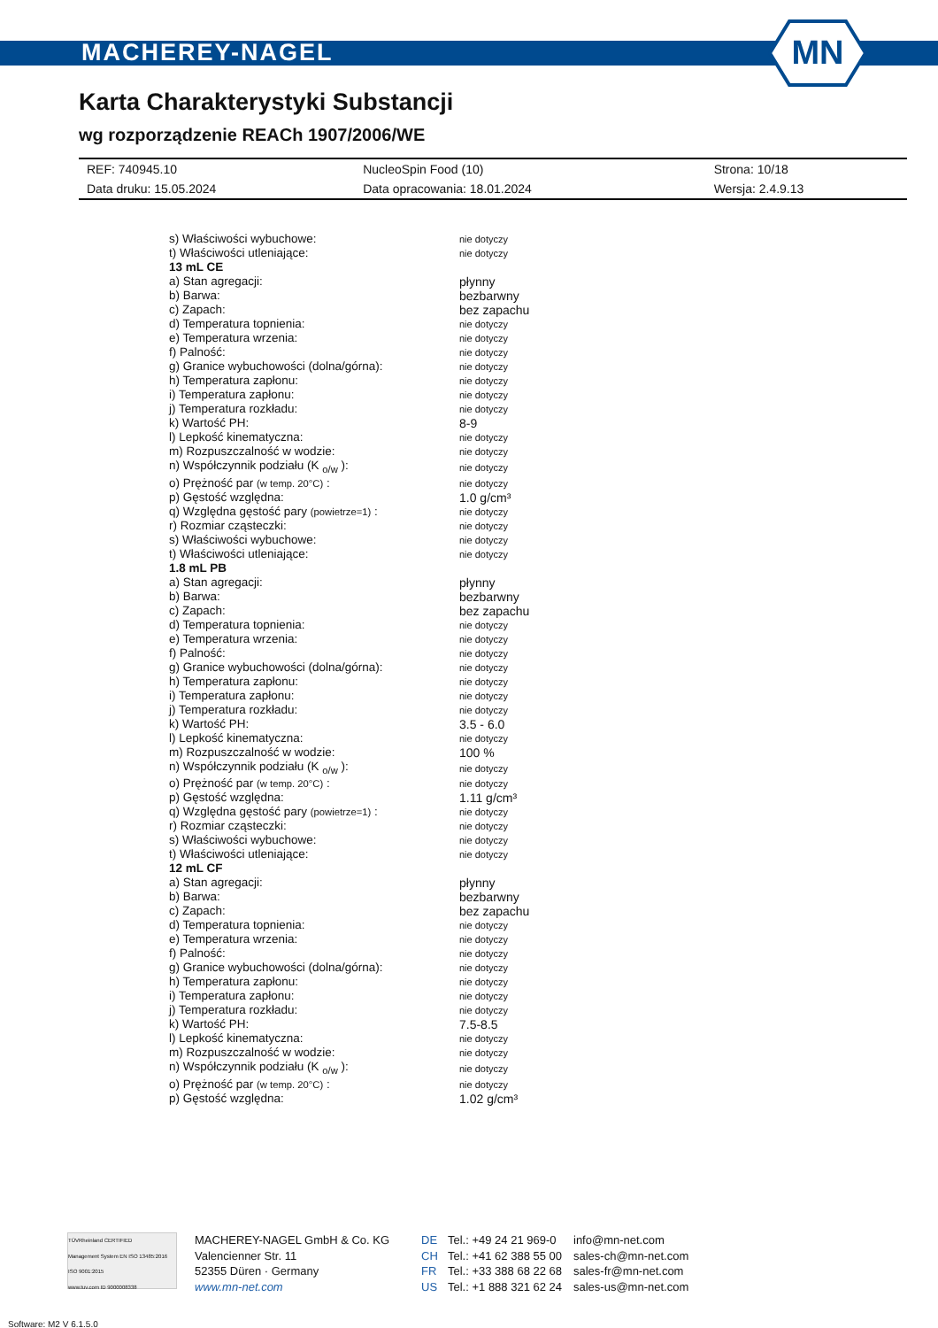MACHEREY-NAGEL
MN
Karta Charakterystyki Substancji
wg rozporządzenie REACh 1907/2006/WE
| REF: 740945.10 | NucleoSpin Food (10) | Strona: 10/18 |
| Data druku: 15.05.2024 | Data opracowania: 18.01.2024 | Wersja: 2.4.9.13 |
| s) Właściwości wybuchowe: | nie dotyczy |
| t) Właściwości utleniające: | nie dotyczy |
| 13 mL CE | |
| a) Stan agregacji: | płynny |
| b) Barwa: | bezbarwny |
| c) Zapach: | bez zapachu |
| d) Temperatura topnienia: | nie dotyczy |
| e) Temperatura wrzenia: | nie dotyczy |
| f) Palność: | nie dotyczy |
| g) Granice wybuchowości (dolna/górna): | nie dotyczy |
| h) Temperatura zapłonu: | nie dotyczy |
| i) Temperatura zapłonu: | nie dotyczy |
| j) Temperatura rozkładu: | nie dotyczy |
| k) Wartość PH: | 8-9 |
| l) Lepkość kinematyczna: | nie dotyczy |
| m) Rozpuszczalność w wodzie: | nie dotyczy |
| n) Współczynnik podziału (K <sub>o/w</sub> ): | nie dotyczy |
| o) Prężność par (w temp. 20°C) : | nie dotyczy |
| p) Gęstość względna: | 1.0 g/cm³ |
| q) Względna gęstość pary (powietrze=1) : | nie dotyczy |
| r) Rozmiar cząsteczki: | nie dotyczy |
| s) Właściwości wybuchowe: | nie dotyczy |
| t) Właściwości utleniające: | nie dotyczy |
| 1.8 mL PB | |
| a) Stan agregacji: | płynny |
| b) Barwa: | bezbarwny |
| c) Zapach: | bez zapachu |
| d) Temperatura topnienia: | nie dotyczy |
| e) Temperatura wrzenia: | nie dotyczy |
| f) Palność: | nie dotyczy |
| g) Granice wybuchowości (dolna/górna): | nie dotyczy |
| h) Temperatura zapłonu: | nie dotyczy |
| i) Temperatura zapłonu: | nie dotyczy |
| j) Temperatura rozkładu: | nie dotyczy |
| k) Wartość PH: | 3.5 - 6.0 |
| l) Lepkość kinematyczna: | nie dotyczy |
| m) Rozpuszczalność w wodzie: | 100 % |
| n) Współczynnik podziału (K <sub>o/w</sub> ): | nie dotyczy |
| o) Prężność par (w temp. 20°C) : | nie dotyczy |
| p) Gęstość względna: | 1.11 g/cm³ |
| q) Względna gęstość pary (powietrze=1) : | nie dotyczy |
| r) Rozmiar cząsteczki: | nie dotyczy |
| s) Właściwości wybuchowe: | nie dotyczy |
| t) Właściwości utleniające: | nie dotyczy |
| 12 mL CF | |
| a) Stan agregacji: | płynny |
| b) Barwa: | bezbarwny |
| c) Zapach: | bez zapachu |
| d) Temperatura topnienia: | nie dotyczy |
| e) Temperatura wrzenia: | nie dotyczy |
| f) Palność: | nie dotyczy |
| g) Granice wybuchowości (dolna/górna): | nie dotyczy |
| h) Temperatura zapłonu: | nie dotyczy |
| i) Temperatura zapłonu: | nie dotyczy |
| j) Temperatura rozkładu: | nie dotyczy |
| k) Wartość PH: | 7.5-8.5 |
| l) Lepkość kinematyczna: | nie dotyczy |
| m) Rozpuszczalność w wodzie: | nie dotyczy |
| n) Współczynnik podziału (K <sub>o/w</sub> ): | nie dotyczy |
| o) Prężność par (w temp. 20°C) : | nie dotyczy |
| p) Gęstość względna: | 1.02 g/cm³ |
TÜVRheinland CERTIFIED
Management System EN ISO 13485:2016 ISO 9001:2015
www.tuv.com ID 9000008338
MACHEREY-NAGEL GmbH & Co. KG
Valencienner Str. 11
52355 Düren · Germany
www.mn-net.com
DE
CH
FR
US
Tel.: +49 24 21 969-0
Tel.: +41 62 388 55 00
Tel.: +33 388 68 22 68
Tel.: +1 888 321 62 24
info@mn-net.com
sales-ch@mn-net.com
sales-fr@mn-net.com
sales-us@mn-net.com
Software: M2 V 6.1.5.0